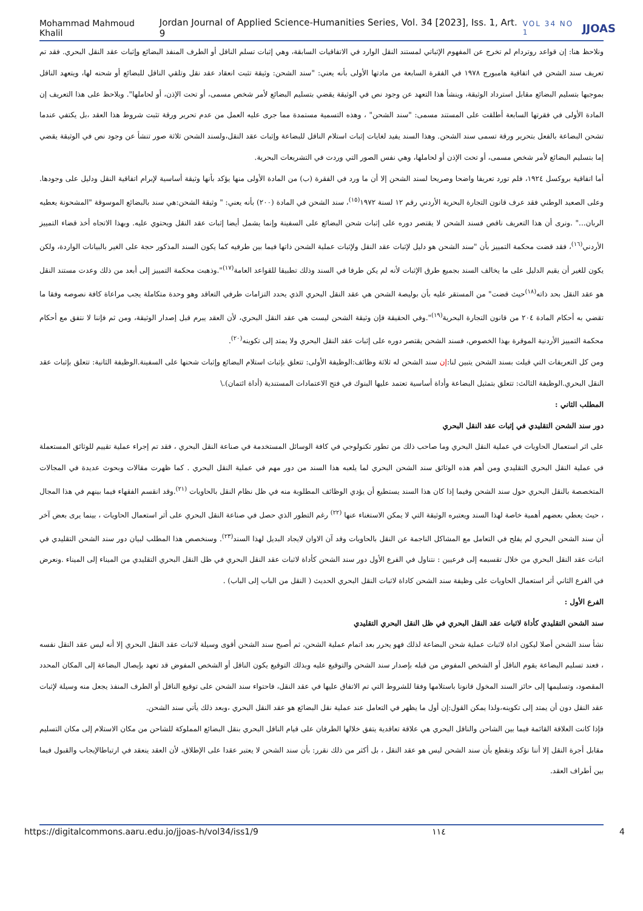Mohammad Mahmoud Khalil Jordan Journal of Applied Science-Humanities Series, Vol. 34 [2023], Iss. 1, Art. 9 VOL 34 NO 1 JJOAS
ونلاحظ هنا: إن قواعد روتردام لم تخرج عن المفهوم الإثباتي لمستند النقل الوارد في الاتفاقيات السابقة، وهي إثبات تسلم الناقل أو الطرف المنفذ البضائع وإثبات عقد النقل البحري. فقد تم تعريف سند الشحن في اتفاقية هامبورج ١٩٧٨ في الفقرة السابعة من مادتها الأولى بأنه يعني: "سند الشحن: وثيقة تثبت انعقاد عقد نقل وتلقي الناقل للبضائع أو شحنه لها، ويتعهد الناقل بموجبها بتسليم البضائع مقابل استرداد الوثيقة، وينشأ هذا التعهد عن وجود نص في الوثيقة يقضي بتسليم البضائع لأمر شخص مسمى، أو تحت الإذن، أو لحاملها". ويلاحظ على هذا التعريف إن المادة الأولى في فقرتها السابعة أطلقت على المستند مسمى: "سند الشحن" ، وهذه التسمية مستمدة مما جرى عليه العمل من عدم تحرير ورقة تثبت شروط هذا العقد ،بل يكتفي عندما تشحن البضاعة بالفعل بتحرير ورقة تسمى سند الشحن. وهذا السند يفيد لغايات إثبات استلام الناقل للبضاعة وإثبات عقد النقل،ولسند الشحن ثلاثة صور تنشأ عن وجود نص في الوثيقة يقضي إما بتسليم البضائع لأمر شخص مسمى، أو تحت الإذن أو لحاملها، وهي نفس الصور التي وردت في التشريعات البحرية.
أما اتفاقية بروكسل ١٩٢٤، فلم تورد تعريفا واضحا وصريحا لسند الشحن إلا أن ما ورد في الفقرة (ب) من المادة الأولى منها يؤكد بأنها وثيقة أساسية لإبرام اتفاقية النقل ودليل على وجودها. وعلى الصعيد الوطني فقد عرف قانون التجارة البحرية الأردني رقم ١٢ لسنة ١٩٧٢<sup>(١٥)</sup>، سند الشحن في المادة (٢٠٠) بأنه يعني: " وثيقة الشحن:هي سند بالبضائع الموسوقة "المشحونة يعطيه الربان..." .ونرى أن هذا التعريف ناقص فسند الشحن لا يقتصر دوره على إثبات شحن البضائع على السفينة وإنما يشمل أيضا إثبات عقد النقل ويحتوي عليه. وبهذا الاتجاه أخذ قضاء التمييز الأردني<sup>(١٦)</sup>، فقد قضت محكمة التمييز بأن "سند الشحن هو دليل لإثبات عقد النقل ولإثبات عملية الشحن ذاتها فيما بين طرفيه كما يكون السند المذكور حجة على الغير بالبيانات الواردة، ولكن يكون للغير أن يقيم الدليل على ما يخالف السند بجميع طرق الإثبات لأنه لم يكن طرفا في السند وذلك تطبيقا للقواعد العامة<sup>(١٧)</sup>".وذهبت محكمة التمييز إلى أبعد من ذلك وعدت مستند النقل هو عقد النقل بحد ذاته<sup>(١٨)</sup>حيث قضت" من المستقر عليه بأن بوليصة الشحن هي عقد النقل البحري الذي يحدد التزامات طرفي التعاقد وهو وحدة متكاملة يجب مراعاة كافة نصوصه وفقا ما تقضي به أحكام المادة ٢٠٤ من قانون التجارة البحرية<sup>(١٩)</sup>".وفي الحقيقة فإن وثيقة الشحن ليست هي عقد النقل البحري، لأن العقد يبرم قبل إصدار الوثيقة، ومن ثم فإننا لا نتفق مع أحكام محكمة التمييز الأردنية الموقرة بهذا الخصوص، فسند الشحن يقتصر دوره على إثبات عقد النقل البحري ولا يمتد إلى تكوينه<sup>(٢٠)</sup>.
ومن كل التعريفات التي قيلت بسند الشحن يتبين لنا:إن سند الشحن له ثلاثة وظائف:الوظيفة الأولى: تتعلق بإثبات استلام البضائع وإثبات شحنها على السفينة.الوظيفة الثانية: تتعلق بإثبات عقد النقل البحري.الوظيفة الثالث: تتعلق بتمثيل البضاعة وأداة أساسية تعتمد عليها البنوك في فتح الاعتمادات المستندية (أداة ائتمان).\
المطلب الثاني :
دور سند الشحن التقليدي في إثبات عقد النقل البحري
على اثر استعمال الحاويات في عملية النقل البحري وما صاحب ذلك من تطور تكنولوجي في كافة الوسائل المستخدمة في صناعة النقل البحري ، فقد تم إجراء عملية تقييم للوثائق المستعملة في عملية النقل البحري التقليدي ومن أهم هذه الوثائق سند الشحن البحري لما يلعبه هذا السند من دور مهم في عملية النقل البحري . كما ظهرت مقالات وبحوث عديدة في المجالات المتخصصة بالنقل البحري حول سند الشحن وفيما إذا كان هذا السند يستطيع أن يؤدي الوظائف المطلوبة منه في ظل نظام النقل بالحاويات <sup>(٢١)</sup>.وقد انقسم الفقهاء فيما بينهم في هذا المجال ، حيث يعطي بعضهم أهمية خاصة لهذا السند ويعتبره الوثيقة التي لا يمكن الاستغناء عنها <sup>(٢٢)</sup> رغم التطور الذي حصل في صناعة النقل البحري على أثر استعمال الحاويات ، بينما يرى بعض آخر أن سند الشحن البحري لم يفلح في التعامل مع المشاكل الناجمة عن النقل بالحاويات وقد آن الاوان لايجاد البديل لهذا السند<sup>(٢٣)</sup>. وسنخصص هذا المطلب لبيان دور سند الشحن التقليدي في اثبات عقد النقل البحري من خلال تقسيمه إلى فرعيين : نتناول في الفرع الأول دور سند الشحن كأداة لاثبات عقد النقل البحري في ظل النقل البحري التقليدي من الميناء إلى الميناء .ونعرض في الفرع الثاني أثر استعمال الحاويات على وظيفة سند الشحن كاداة لاثبات النقل البحري الحديث ( النقل من الباب إلى الباب) .
الفرع الأول :
سند الشحن التقليدي كأداة لاثبات عقد النقل البحري في ظل النقل البحري التقليدي
نشأ سند الشحن أصلا ليكون اداة لاثبات عملية شحن البضاعة لذلك فهو يحرر بعد اتمام عملية الشحن، ثم أصبح سند الشحن أقوى وسيلة لاثبات عقد النقل البحري إلا أنه ليس عقد النقل نفسه ، فعند تسليم البضاعة يقوم الناقل أو الشخص المفوض من قبله بإصدار سند الشحن والتوقيع عليه وبذلك التوقيع يكون الناقل أو الشخص المفوض قد تعهد بإيصال البضاعة إلى المكان المحدد المقصود، وتسليمها إلى حائز السند المخول قانونا باستلامها وفقا للشروط التي تم الاتفاق عليها في عقد النقل، فاحتواء سند الشحن على توقيع الناقل أو الطرف المنفذ يجعل منه وسيلة لإثبات عقد النقل دون أن يمتد إلى تكوينه،ولذا يمكن القول:إن أول ما يظهر في التعامل عند عملية نقل البضائع هو عقد النقل البحري ،وبعد ذلك يأتي سند الشحن.
فإذا كانت العلاقة القائمة فيما بين الشاحن والناقل البحري هي علاقة تعاقدية يتفق خلالها الطرفان على قيام الناقل البحري بنقل البضائع المملوكة للشاحن من مكان الاستلام إلى مكان التسليم مقابل أجرة النقل إلا أننا نؤكد ونقطع بأن سند الشحن ليس هو عقد النقل ، بل أكثر من ذلك نقرر: بأن سند الشحن لا يعتبر عقدا على الإطلاق، لأن العقد ينعقد في ارتباطالإيجاب والقبول فيما بين أطراف العقد.
https://digitalcommons.aaru.edu.jo/jjoas-h/vol34/iss1/9 ١١٤ 4